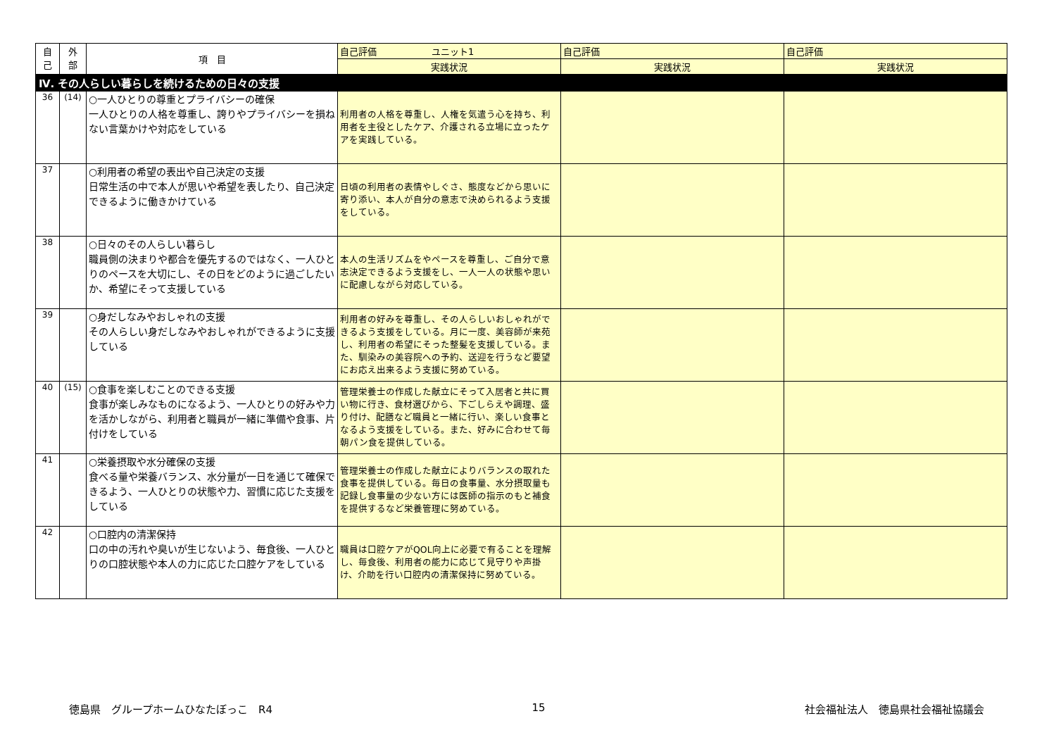| 自 己 | 外 部 | 項 目 | 自己評価 ユニット1 | 自己評価 | 自己評価 |
| --- | --- | --- | --- | --- | --- |
| | | | 実践状況 | 実践状況 | 実践状況 |
| Ⅳ. その人らしい暮らしを続けるための日々の支援 | | | | | |
| 36 | (14) | ○一人ひとりの尊重とプライバシーの確保 一人ひとりの人格を尊重し、誇りやプライバシーを損ねない言葉かけや対応をしている | 利用者の人格を尊重し、人権を気遣う心を持ち、利用者を主役としたケア、介護される立場に立ったケアを実践している。 | | |
| 37 | | ○利用者の希望の表出や自己決定の支援 日常生活の中で本人が思いや希望を表したり、自己決定できるように働きかけている | 日頃の利用者の表情やしぐさ、態度などから思いに寄り添い、本人が自分の意志で決められるよう支援をしている。 | | |
| 38 | | ○日々のその人らしい暮らし 職員側の決まりや都合を優先するのではなく、一人ひとりのペースを大切にし、その日をどのように過ごしたいか、希望にそって支援している | 本人の生活リズムをやペースを尊重し、ご自分で意志決定できるよう支援をし、一人一人の状態や思いに配慮しながら対応している。 | | |
| 39 | | ○身だしなみやおしゃれの支援 その人らしい身だしなみやおしゃれができるように支援している | 利用者の好みを尊重し、その人らしいおしゃれができるよう支援をしている。月に一度、美容師が来苑し、利用者の希望にそった整髪を支援している。また、馴染みの美容院への予約、送迎を行うなど要望にお応え出来るよう支援に努めている。 | | |
| 40 | (15) | ○食事を楽しむことのできる支援 食事が楽しみなものになるよう、一人ひとりの好みや力を活かしながら、利用者と職員が一緒に準備や食事、片付けをしている | 管理栄養士の作成した献立にそって入居者と共に買い物に行き、食材選びから、下ごしらえや調理、盛り付け、配膳など職員と一緒に行い、楽しい食事となるよう支援をしている。また、好みに合わせて毎朝パン食を提供している。 | | |
| 41 | | ○栄養摂取や水分確保の支援 食べる量や栄養バランス、水分量が一日を通じて確保できるよう、一人ひとりの状態や力、習慣に応じた支援をしている | 管理栄養士の作成した献立によりバランスの取れた食事を提供している。毎日の食事量、水分摂取量も記録し食事量の少ない方には医師の指示のもと補食を提供するなど栄養管理に努めている。 | | |
| 42 | | ○口腔内の清潔保持 口の中の汚れや臭いが生じないよう、毎食後、一人ひとりの口腔状態や本人の力に応じた口腔ケアをしている | 職員は口腔ケアがQOL向上に必要で有ることを理解し、毎食後、利用者の能力に応じて見守りや声掛け、介助を行い口腔内の清潔保持に努めている。 | | |
徳島県　グループホームひなたぼっこ　R4 15 社会福祉法人　徳島県社会福祉協議会